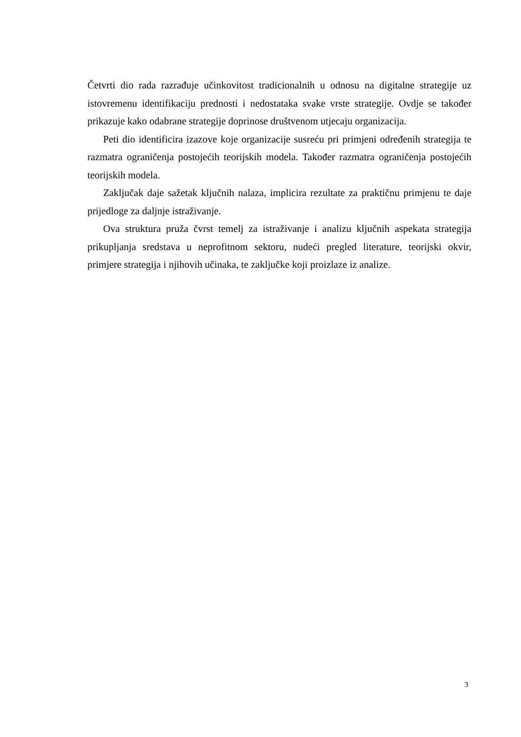Četvrti dio rada razrađuje učinkovitost tradicionalnih u odnosu na digitalne strategije uz istovremenu identifikaciju prednosti i nedostataka svake vrste strategije. Ovdje se također prikazuje kako odabrane strategije doprinose društvenom utjecaju organizacija.
Peti dio identificira izazove koje organizacije susreću pri primjeni određenih strategija te razmatra ograničenja postojećih teorijskih modela. Također razmatra ograničenja postojećih teorijskih modela.
Zaključak daje sažetak ključnih nalaza, implicira rezultate za praktičnu primjenu te daje prijedloge za daljnje istraživanje.
Ova struktura pruža čvrst temelj za istraživanje i analizu ključnih aspekata strategija prikupljanja sredstava u neprofitnom sektoru, nudeći pregled literature, teorijski okvir, primjere strategija i njihovih učinaka, te zaključke koji proizlaze iz analize.
3